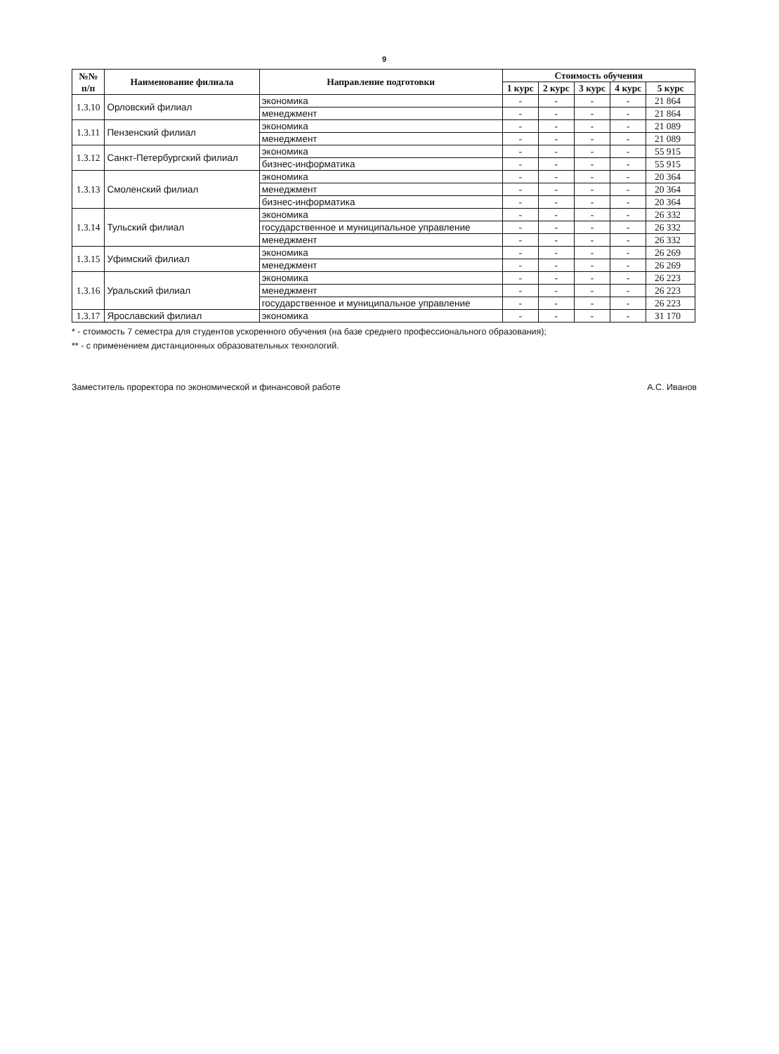9
| №№ п/п | Наименование филиала | Направление подготовки | Стоимость обучения | | | | |
| --- | --- | --- | --- | --- | --- | --- | --- |
| | | | 1 курс | 2 курс | 3 курс | 4 курс | 5 курс |
| 1.3.10 | Орловский филиал | экономика | - | - | - | - | 21 864 |
| | | менеджмент | - | - | - | - | 21 864 |
| 1.3.11 | Пензенский филиал | экономика | - | - | - | - | 21 089 |
| | | менеджмент | - | - | - | - | 21 089 |
| 1.3.12 | Санкт-Петербургский филиал | экономика | - | - | - | - | 55 915 |
| | | бизнес-информатика | - | - | - | - | 55 915 |
| 1.3.13 | Смоленский филиал | экономика | - | - | - | - | 20 364 |
| | | менеджмент | - | - | - | - | 20 364 |
| | | бизнес-информатика | - | - | - | - | 20 364 |
| 1.3.14 | Тульский филиал | экономика | - | - | - | - | 26 332 |
| | | государственное и муниципальное управление | - | - | - | - | 26 332 |
| | | менеджмент | - | - | - | - | 26 332 |
| 1.3.15 | Уфимский филиал | экономика | - | - | - | - | 26 269 |
| | | менеджмент | - | - | - | - | 26 269 |
| 1.3.16 | Уральский филиал | экономика | - | - | - | - | 26 223 |
| | | менеджмент | - | - | - | - | 26 223 |
| | | государственное и муниципальное управление | - | - | - | - | 26 223 |
| 1.3.17 | Ярославский филиал | экономика | - | - | - | - | 31 170 |
* - стоимость 7 семестра для студентов ускоренного обучения (на базе среднего профессионального образования);
** - с применением дистанционных образовательных технологий.
Заместитель проректора по экономической и финансовой работе А.С. Иванов